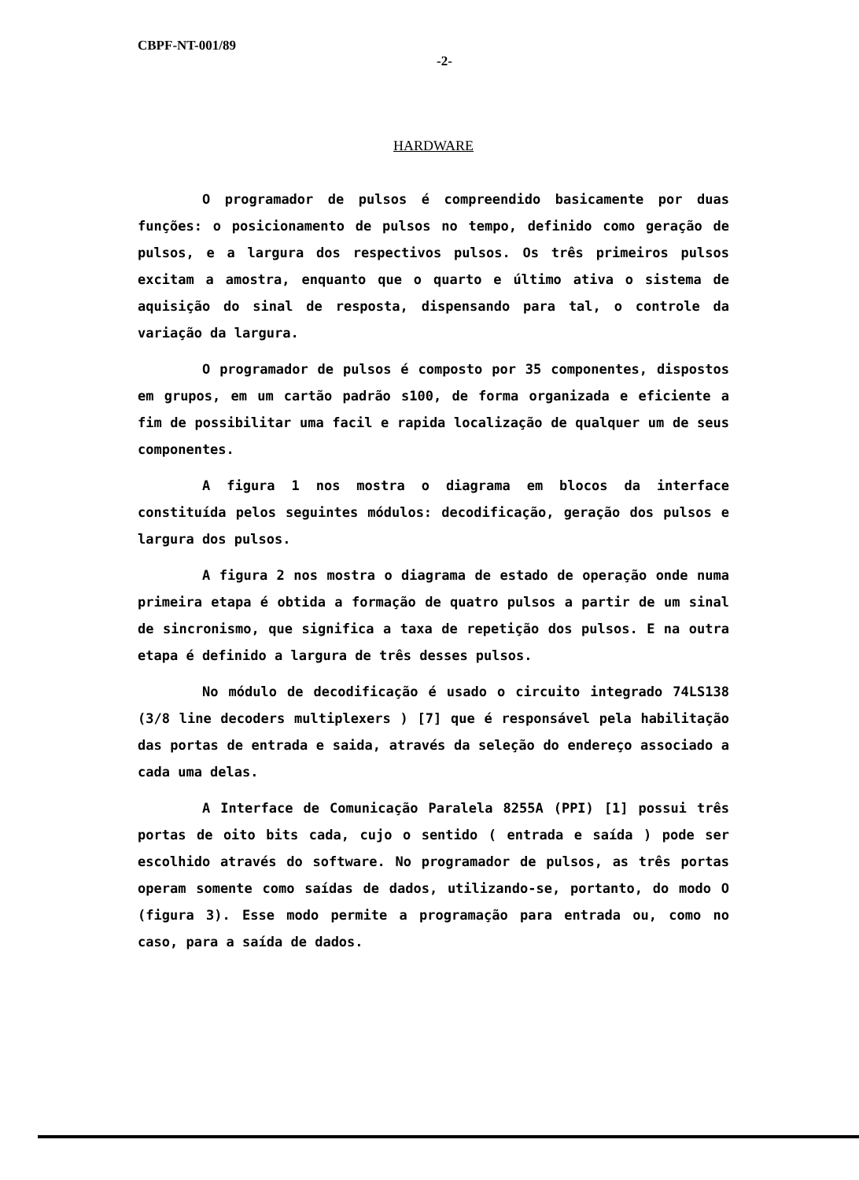CBPF-NT-001/89
-2-
HARDWARE
O programador de pulsos é compreendido basicamente por duas funções: o posicionamento de pulsos no tempo, definido como geração de pulsos, e a largura dos respectivos pulsos. Os três primeiros pulsos excitam a amostra, enquanto que o quarto e último ativa o sistema de aquisição do sinal de resposta, dispensando para tal, o controle da variação da largura.
O programador de pulsos é composto por 35 componentes, dispostos em grupos, em um cartão padrão s100, de forma organizada e eficiente a fim de possibilitar uma facil e rapida localização de qualquer um de seus componentes.
A figura 1 nos mostra o diagrama em blocos da interface constituída pelos seguintes módulos: decodificação, geração dos pulsos e largura dos pulsos.
A figura 2 nos mostra o diagrama de estado de operação onde numa primeira etapa é obtida a formação de quatro pulsos a partir de um sinal de sincronismo, que significa a taxa de repetição dos pulsos. E na outra etapa é definido a largura de três desses pulsos.
No módulo de decodificação é usado o circuito integrado 74LS138 (3/8 line decoders multiplexers ) [7] que é responsável pela habilitação das portas de entrada e saida, através da seleção do endereço associado a cada uma delas.
A Interface de Comunicação Paralela 8255A (PPI) [1] possui três portas de oito bits cada, cujo o sentido ( entrada e saída ) pode ser escolhido através do software. No programador de pulsos, as três portas operam somente como saídas de dados, utilizando-se, portanto, do modo O (figura 3). Esse modo permite a programação para entrada ou, como no caso, para a saída de dados.